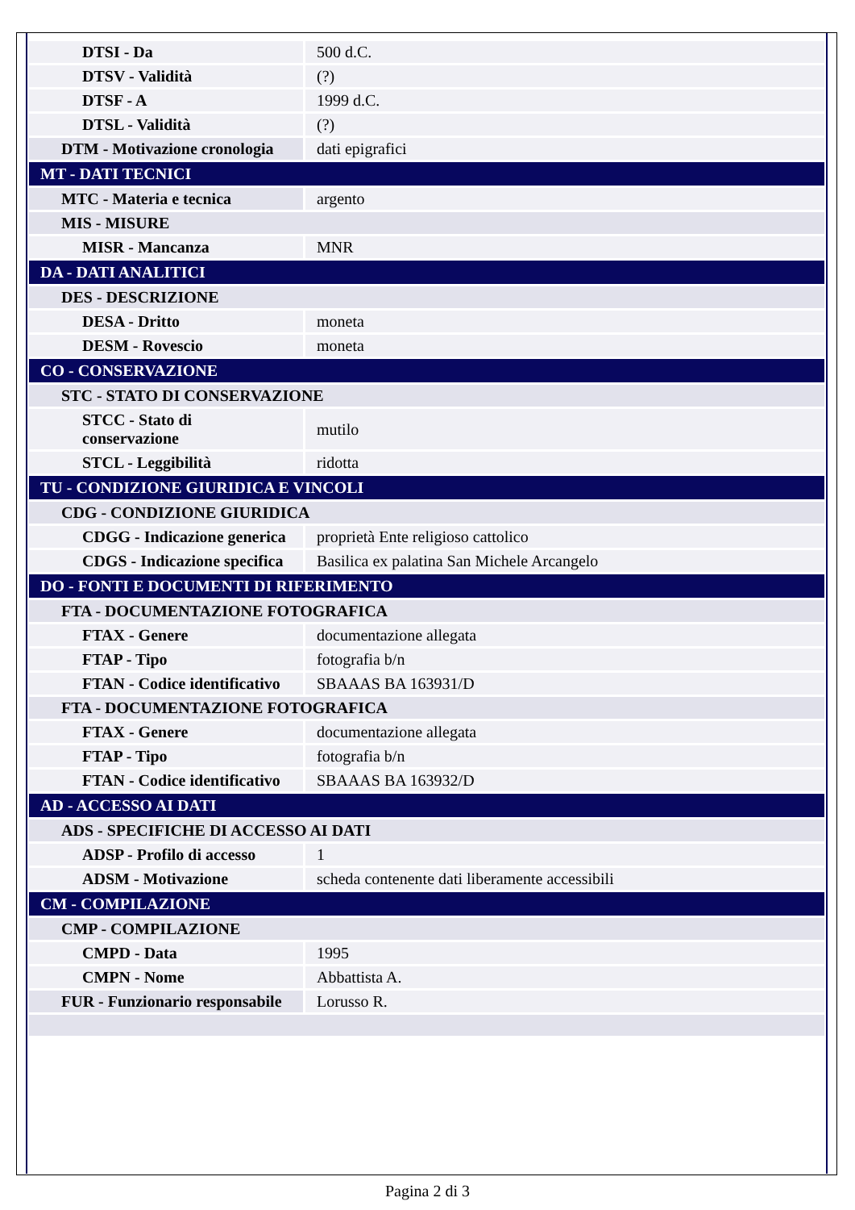| DTSI - Da | 500 d.C. |
| DTSV - Validità | (?) |
| DTSF - A | 1999 d.C. |
| DTSL - Validità | (?) |
| DTM - Motivazione cronologia | dati epigrafici |
| MT - DATI TECNICI | |
| MTC - Materia e tecnica | argento |
| MIS - MISURE | |
| MISR - Mancanza | MNR |
| DA - DATI ANALITICI | |
| DES - DESCRIZIONE | |
| DESA - Dritto | moneta |
| DESM - Rovescio | moneta |
| CO - CONSERVAZIONE | |
| STC - STATO DI CONSERVAZIONE | |
| STCC - Stato di conservazione | mutilo |
| STCL - Leggibilità | ridotta |
| TU - CONDIZIONE GIURIDICA E VINCOLI | |
| CDG - CONDIZIONE GIURIDICA | |
| CDGG - Indicazione generica | proprietà Ente religioso cattolico |
| CDGS - Indicazione specifica | Basilica ex palatina San Michele Arcangelo |
| DO - FONTI E DOCUMENTI DI RIFERIMENTO | |
| FTA - DOCUMENTAZIONE FOTOGRAFICA | |
| FTAX - Genere | documentazione allegata |
| FTAP - Tipo | fotografia b/n |
| FTAN - Codice identificativo | SBAAAS BA 163931/D |
| FTA - DOCUMENTAZIONE FOTOGRAFICA | |
| FTAX - Genere | documentazione allegata |
| FTAP - Tipo | fotografia b/n |
| FTAN - Codice identificativo | SBAAAS BA 163932/D |
| AD - ACCESSO AI DATI | |
| ADS - SPECIFICHE DI ACCESSO AI DATI | |
| ADSP - Profilo di accesso | 1 |
| ADSM - Motivazione | scheda contenente dati liberamente accessibili |
| CM - COMPILAZIONE | |
| CMP - COMPILAZIONE | |
| CMPD - Data | 1995 |
| CMPN - Nome | Abbattista A. |
| FUR - Funzionario responsabile | Lorusso R. |
Pagina 2 di 3